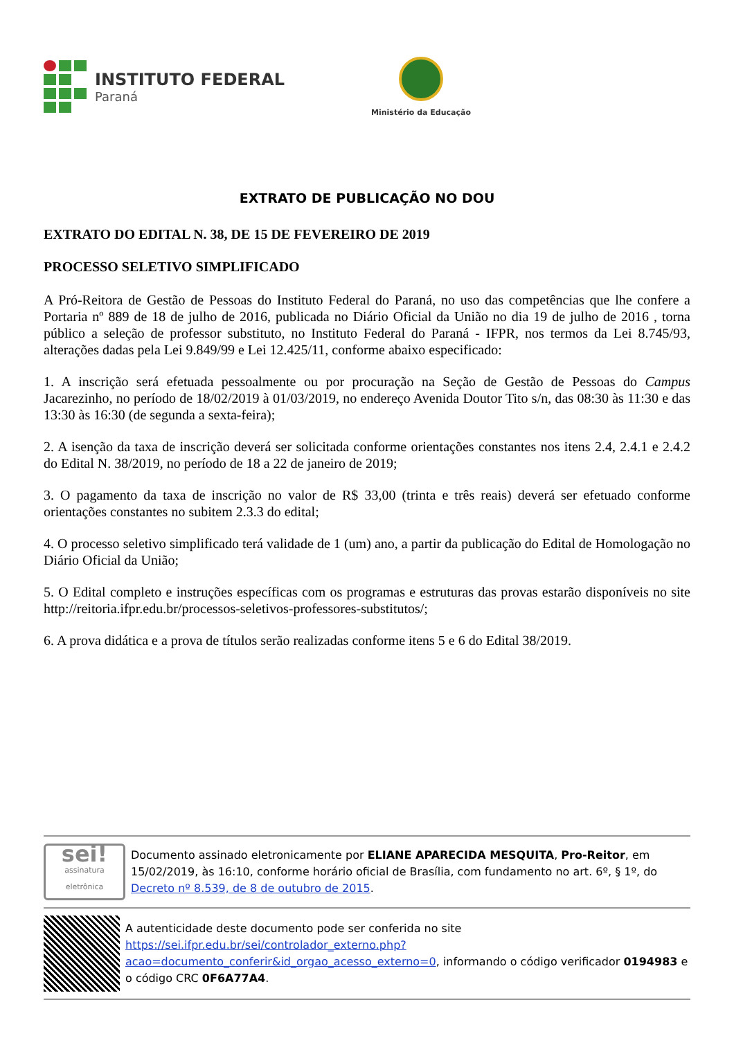INSTITUTO FEDERAL
Paraná
Ministério da Educação
EXTRATO DE PUBLICAÇÃO NO DOU
EXTRATO DO EDITAL N. 38, DE 15 DE FEVEREIRO DE 2019
PROCESSO SELETIVO SIMPLIFICADO
A Pró-Reitora de Gestão de Pessoas do Instituto Federal do Paraná, no uso das competências que lhe confere a Portaria nº 889 de 18 de julho de 2016, publicada no Diário Oficial da União no dia 19 de julho de 2016 , torna público a seleção de professor substituto, no Instituto Federal do Paraná - IFPR, nos termos da Lei 8.745/93, alterações dadas pela Lei 9.849/99 e Lei 12.425/11, conforme abaixo especificado:
1. A inscrição será efetuada pessoalmente ou por procuração na Seção de Gestão de Pessoas do Campus Jacarezinho, no período de 18/02/2019 à 01/03/2019, no endereço Avenida Doutor Tito s/n, das 08:30 às 11:30 e das 13:30 às 16:30 (de segunda a sexta-feira);
2. A isenção da taxa de inscrição deverá ser solicitada conforme orientações constantes nos itens 2.4, 2.4.1 e 2.4.2 do Edital N. 38/2019, no período de 18 a 22 de janeiro de 2019;
3. O pagamento da taxa de inscrição no valor de R$ 33,00 (trinta e três reais) deverá ser efetuado conforme orientações constantes no subitem 2.3.3 do edital;
4. O processo seletivo simplificado terá validade de 1 (um) ano, a partir da publicação do Edital de Homologação no Diário Oficial da União;
5. O Edital completo e instruções específicas com os programas e estruturas das provas estarão disponíveis no site http://reitoria.ifpr.edu.br/processos-seletivos-professores-substitutos/;
6. A prova didática e a prova de títulos serão realizadas conforme itens 5 e 6 do Edital 38/2019.
sei!
assinatura eletrônica
Documento assinado eletronicamente por ELIANE APARECIDA MESQUITA, Pro-Reitor, em 15/02/2019, às 16:10, conforme horário oficial de Brasília, com fundamento no art. 6º, § 1º, do Decreto nº 8.539, de 8 de outubro de 2015.
A autenticidade deste documento pode ser conferida no site https://sei.ifpr.edu.br/sei/controlador_externo.php?acao=documento_conferir&id_orgao_acesso_externo=0, informando o código verificador 0194983 e o código CRC 0F6A77A4.